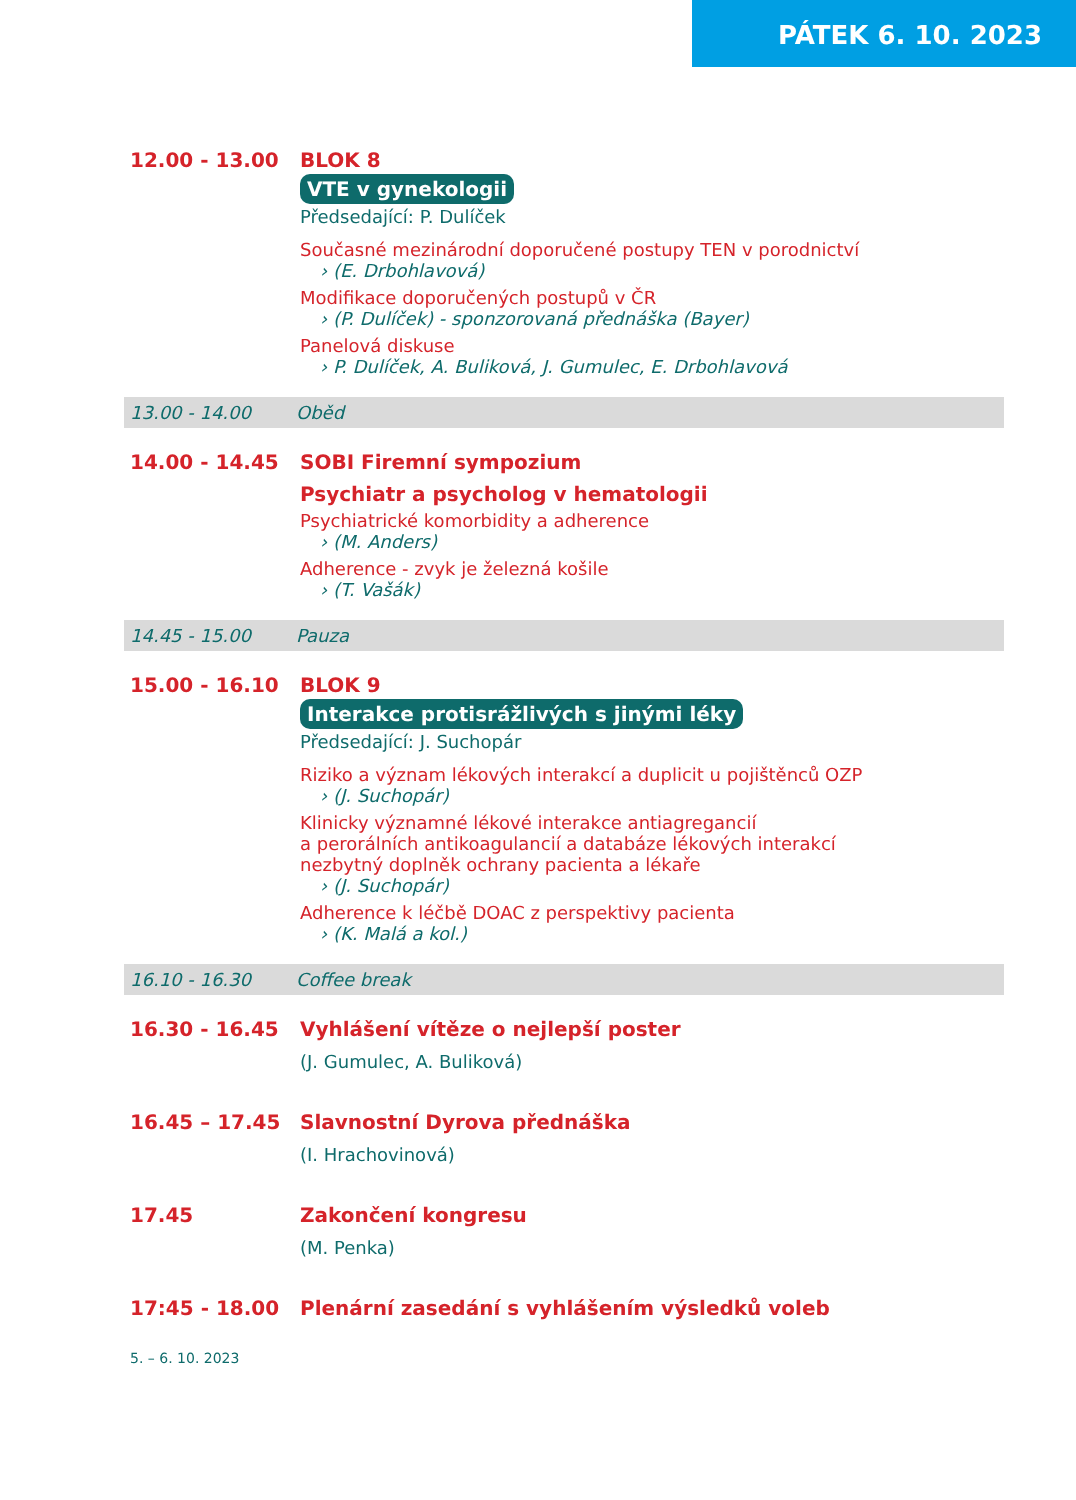PÁTEK 6. 10. 2023
12.00 - 13.00 BLOK 8
VTE v gynekologii
Předsedající: P. Dulíček
Současné mezinárodní doporučené postupy TEN v porodnictví
› (E. Drbohlavová)
Modifikace doporučených postupů v ČR
› (P. Dulíček) - sponzorovaná přednáška (Bayer)
Panelová diskuse
› P. Dulíček, A. Buliková, J. Gumulec, E. Drbohlavová
13.00 - 14.00 Oběd
14.00 - 14.45 SOBI Firemní sympozium
Psychiatr a psycholog v hematologii
Psychiatrické komorbidity a adherence
› (M. Anders)
Adherence - zvyk je železná košile
› (T. Vašák)
14.45 - 15.00 Pauza
15.00 - 16.10 BLOK 9
Interakce protisrážlivých s jinými léky
Předsedající: J. Suchopár
Riziko a význam lékových interakcí a duplicit u pojištěnců OZP
› (J. Suchopár)
Klinicky významné lékové interakce antiagregancií
a perorálních antikoagulancií a databáze lékových interakcí
nezbytný doplněk ochrany pacienta a lékaře
› (J. Suchopár)
Adherence k léčbě DOAC z perspektivy pacienta
› (K. Malá a kol.)
16.10 - 16.30 Coffee break
16.30 - 16.45 Vyhlášení vítěze o nejlepší poster
(J. Gumulec, A. Buliková)
16.45 – 17.45 Slavnostní Dyrova přednáška
(I. Hrachovinová)
17.45 Zakončení kongresu
(M. Penka)
17:45 - 18.00 Plenární zasedání s vyhlášením výsledků voleb
5. – 6. 10. 2023